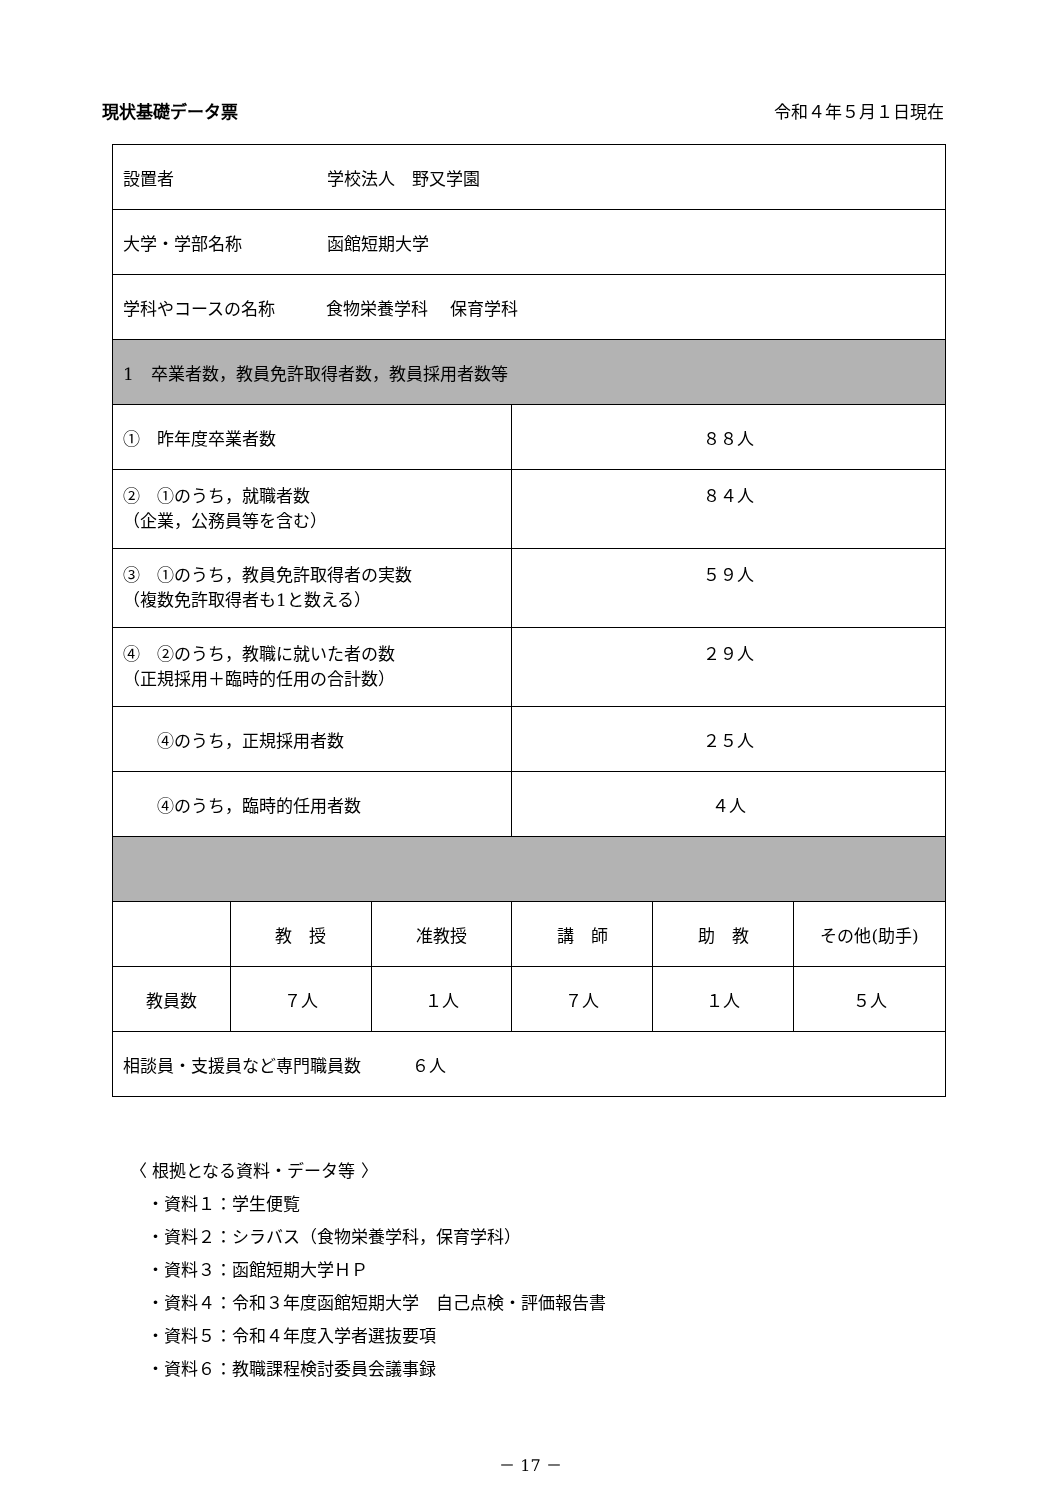現状基礎データ票 令和４年５月１日現在
| 設置者 学校法人 野又学園 | | | | | |
| 大学・学部名称 函館短期大学 | | | | | |
| 学科やコースの名称 食物栄養学科 保育学科 | | | | | |
| 1 卒業者数，教員免許取得者数，教員採用者数等 | | | | | |
| ① 昨年度卒業者数 | | | ８８人 | | |
| ② ①のうち，就職者数 （企業，公務員等を含む） | | | ８４人 | | |
| ③ ①のうち，教員免許取得者の実数 （複数免許取得者も1と数える） | | | ５９人 | | |
| ④ ②のうち，教職に就いた者の数 （正規採用＋臨時的任用の合計数） | | | ２９人 | | |
| ④のうち，正規採用者数 | | | ２５人 | | |
| ④のうち，臨時的任用者数 | | | ４人 | | |
| | 教 授 | 准教授 | 講 師 | 助 教 | その他(助手) |
| 教員数 | ７人 | １人 | ７人 | １人 | ５人 |
| 相談員・支援員など専門職員数 ６人 | | | | | |
〈 根拠となる資料・データ等 〉
　・資料１：学生便覧
　・資料２：シラバス（食物栄養学科，保育学科）
　・資料３：函館短期大学ＨＰ
　・資料４：令和３年度函館短期大学　自己点検・評価報告書
　・資料５：令和４年度入学者選抜要項
　・資料６：教職課程検討委員会議事録
－ 17 －